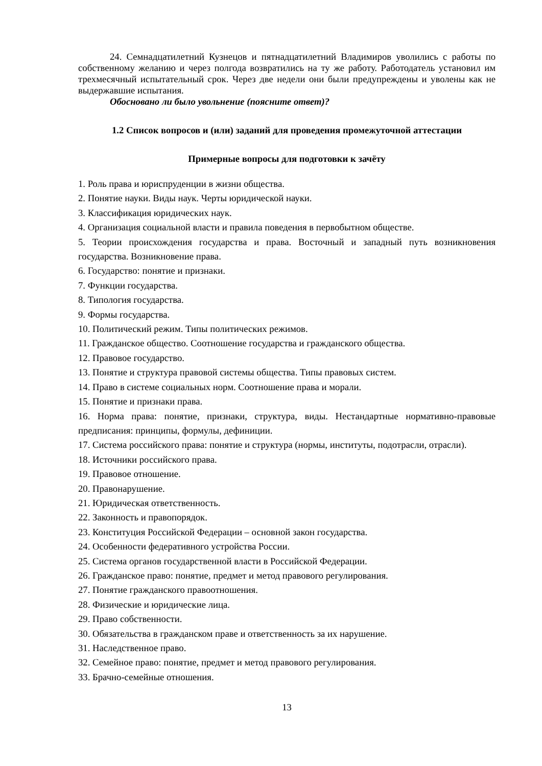24. Семнадцатилетний Кузнецов и пятнадцатилетний Владимиров уволились с работы по собственному желанию и через полгода возвратились на ту же работу. Работодатель установил им трехмесячный испытательный срок. Через две недели они были предупреждены и уволены как не выдержавшие испытания.
Обосновано ли было увольнение (поясните ответ)?
1.2 Список вопросов и (или) заданий для проведения промежуточной аттестации
Примерные вопросы для подготовки к зачёту
1. Роль права и юриспруденции в жизни общества.
2. Понятие науки. Виды наук. Черты юридической науки.
3. Классификация юридических наук.
4. Организация социальной власти и правила поведения в первобытном обществе.
5. Теории происхождения государства и права. Восточный и западный путь возникновения государства. Возникновение права.
6. Государство: понятие и признаки.
7. Функции государства.
8. Типология государства.
9. Формы государства.
10. Политический режим. Типы политических режимов.
11. Гражданское общество. Соотношение государства и гражданского общества.
12. Правовое государство.
13. Понятие и структура правовой системы общества. Типы правовых систем.
14. Право в системе социальных норм. Соотношение права и морали.
15. Понятие и признаки права.
16. Норма права: понятие, признаки, структура, виды. Нестандартные нормативно-правовые предписания: принципы, формулы, дефиниции.
17. Система российского права: понятие и структура (нормы, институты, подотрасли, отрасли).
18. Источники российского права.
19. Правовое отношение.
20. Правонарушение.
21. Юридическая ответственность.
22. Законность и правопорядок.
23. Конституция Российской Федерации – основной закон государства.
24. Особенности федеративного устройства России.
25. Система органов государственной власти в Российской Федерации.
26. Гражданское право: понятие, предмет и метод правового регулирования.
27. Понятие гражданского правоотношения.
28. Физические и юридические лица.
29. Право собственности.
30. Обязательства в гражданском праве и ответственность за их нарушение.
31. Наследственное право.
32. Семейное право: понятие, предмет и метод правового регулирования.
33. Брачно-семейные отношения.
13